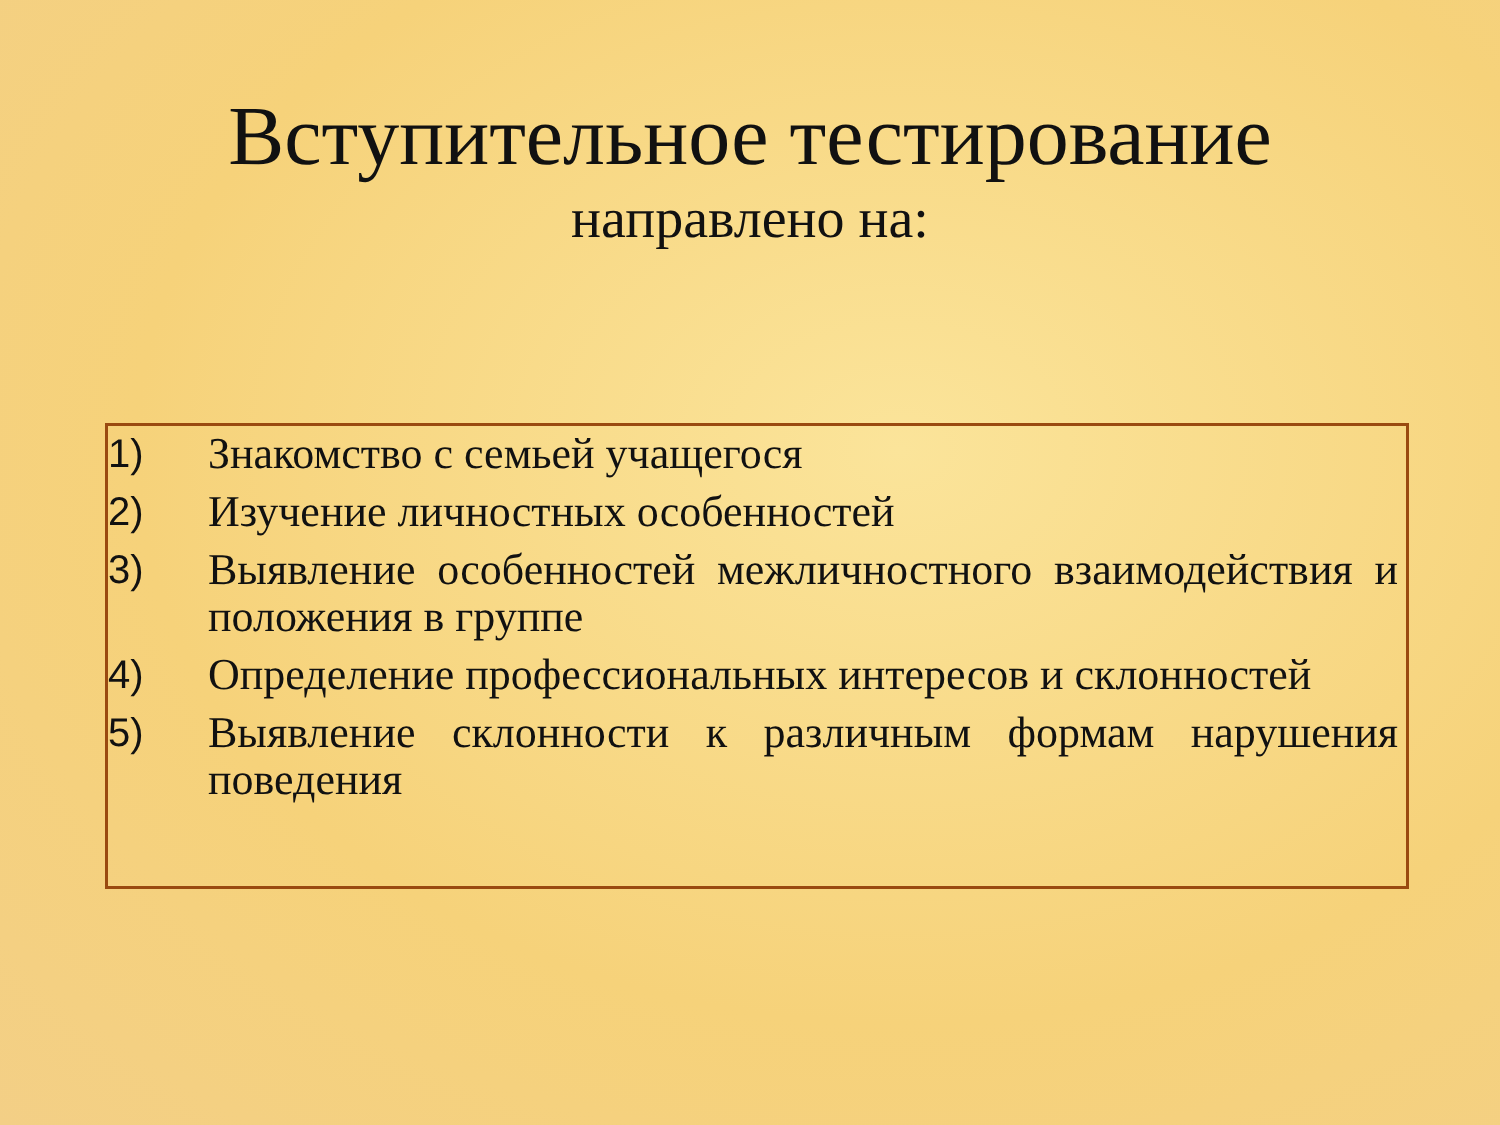Вступительное тестирование
направлено на:
1) Знакомство с семьей учащегося
2) Изучение личностных особенностей
3) Выявление особенностей межличностного взаимодействия и положения в группе
4) Определение профессиональных интересов и склонностей
5) Выявление склонности к различным формам нарушения поведения